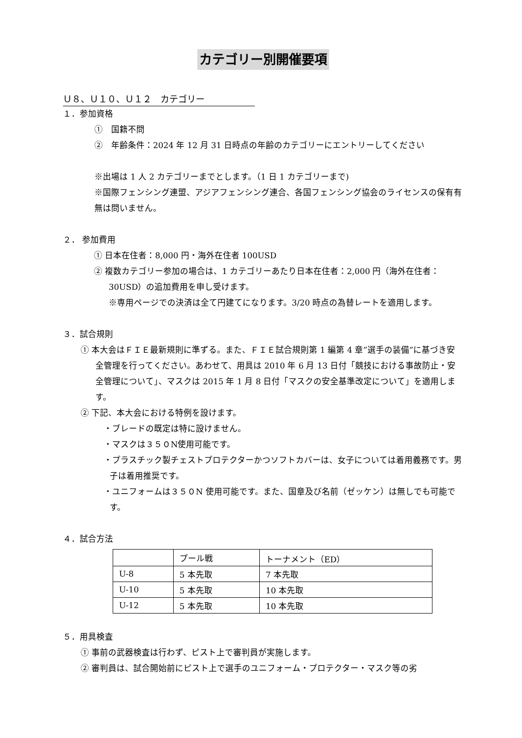カテゴリー別開催要項
Ｕ８、Ｕ１０、Ｕ１２　カテゴリー
１．参加資格
①　国籍不問
②　年齢条件：2024 年 12 月 31 日時点の年齢のカテゴリーにエントリーしてください
※出場は 1 人 2 カテゴリーまでとします。（1 日 1 カテゴリーまで)
※国際フェンシング連盟、アジアフェンシング連合、各国フェンシング協会のライセンスの保有有無は問いません。
２． 参加費用
① 日本在住者：8,000 円・海外在住者 100USD
② 複数カテゴリー参加の場合は、1 カテゴリーあたり日本在住者：2,000 円（海外在住者：30USD）の追加費用を申し受けます。
※専用ページでの決済は全て円建てになります。3/20 時点の為替レートを適用します。
３．試合規則
① 本大会はＦＩＥ最新規則に準ずる。また、ＦＩＥ試合規則第 1 編第 4 章”選手の装備”に基づき安全管理を行ってください。あわせて、用具は 2010 年 6 月 13 日付「競技における事故防止・安全管理について」、マスクは 2015 年 1 月 8 日付「マスクの安全基準改定について」を適用します。
② 下記、本大会における特例を設けます。
・ブレードの既定は特に設けません。
・マスクは３５０N使用可能です。
・プラスチック製チェストプロテクターかつソフトカバーは、女子については着用義務です。男子は着用推奨です。
・ユニフォームは３５０N 使用可能です。また、国章及び名前（ゼッケン）は無しでも可能です。
４．試合方法
| | プール戦 | トーナメント（ED） |
| U-8 | 5 本先取 | 7 本先取 |
| U-10 | 5 本先取 | 10 本先取 |
| U-12 | 5 本先取 | 10 本先取 |
５．用具検査
① 事前の武器検査は行わず、ピスト上で審判員が実施します。
② 審判員は、試合開始前にピスト上で選手のユニフォーム・プロテクター・マスク等の劣